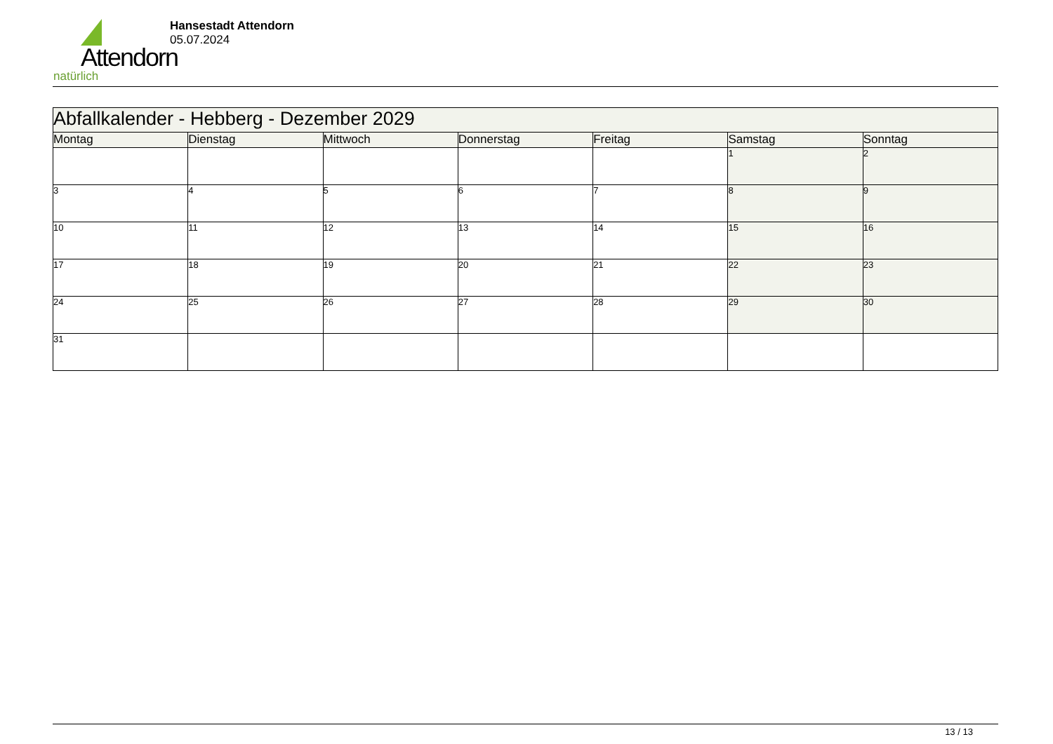Attendorn
natürlich
Hansestadt Attendorn
05.07.2024
| Abfallkalender - Hebberg - Dezember 2029 | | | | | | |
| Montag | Dienstag | Mittwoch | Donnerstag | Freitag | Samstag | Sonntag |
| | | | | | 1 | 2 |
| 3 | 4 | 5 | 6 | 7 | 8 | 9 |
| 10 | 11 | 12 | 13 | 14 | 15 | 16 |
| 17 | 18 | 19 | 20 | 21 | 22 | 23 |
| 24 | 25 | 26 | 27 | 28 | 29 | 30 |
| 31 | | | | | | |
13 / 13